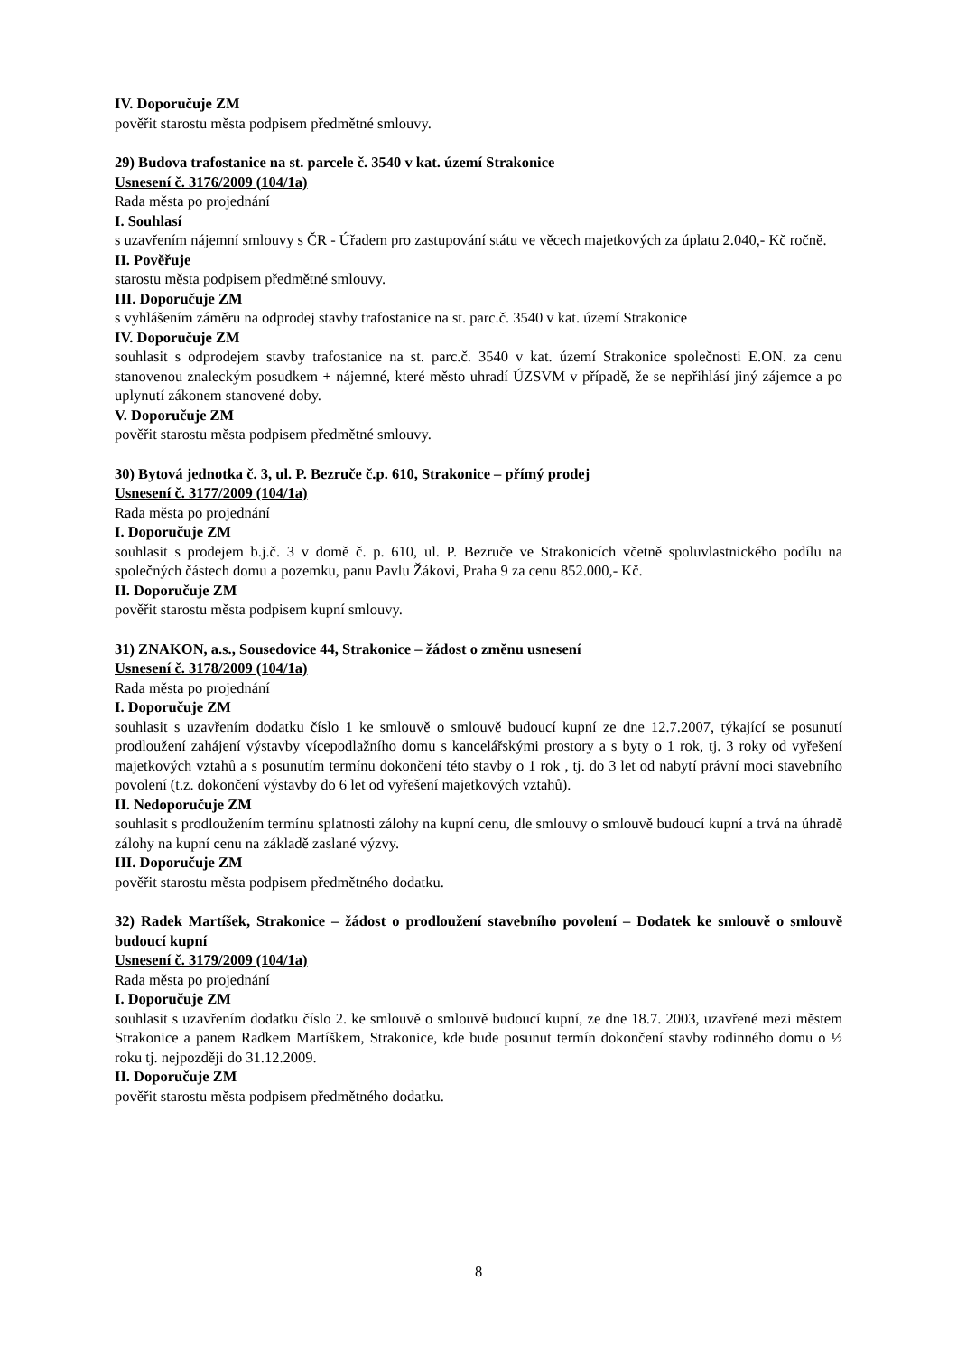IV. Doporučuje ZM
pověřit starostu města podpisem předmětné smlouvy.
29) Budova trafostanice na st. parcele č. 3540 v kat. území Strakonice
Usnesení č. 3176/2009 (104/1a)
Rada města po projednání
I. Souhlasí
s uzavřením nájemní smlouvy s ČR - Úřadem pro zastupování státu ve věcech majetkových za úplatu 2.040,- Kč ročně.
II. Pověřuje
starostu města podpisem předmětné smlouvy.
III. Doporučuje ZM
s vyhlášením záměru na odprodej stavby trafostanice na st. parc.č. 3540 v kat. území Strakonice
IV. Doporučuje ZM
souhlasit s odprodejem stavby trafostanice na st. parc.č. 3540 v kat. území Strakonice společnosti E.ON. za cenu stanovenou znaleckým posudkem + nájemné, které město uhradí ÚZSVM v případě, že se nepřihlásí jiný zájemce a po uplynutí zákonem stanovené doby.
V. Doporučuje ZM
pověřit starostu města podpisem předmětné smlouvy.
30) Bytová jednotka č. 3, ul. P. Bezruče č.p. 610, Strakonice – přímý prodej
Usnesení č. 3177/2009 (104/1a)
Rada města po projednání
I. Doporučuje ZM
souhlasit s prodejem b.j.č. 3 v domě č. p. 610, ul. P. Bezruče ve Strakonicích včetně spoluvlastnického podílu na společných částech domu a pozemku, panu Pavlu Žákovi, Praha 9 za cenu 852.000,- Kč.
II. Doporučuje ZM
pověřit starostu města podpisem kupní smlouvy.
31) ZNAKON, a.s., Sousedovice 44, Strakonice – žádost o změnu usnesení
Usnesení č. 3178/2009 (104/1a)
Rada města po projednání
I. Doporučuje ZM
souhlasit s uzavřením dodatku číslo 1 ke smlouvě o smlouvě budoucí kupní ze dne 12.7.2007, týkající se posunutí prodloužení zahájení výstavby vícepodlažního domu s kancelářskými prostory a s byty o 1 rok, tj. 3 roky od vyřešení majetkových vztahů a s posunutím termínu dokončení této stavby o 1 rok , tj. do 3 let od nabytí právní moci stavebního povolení (t.z. dokončení výstavby do 6 let od vyřešení majetkových vztahů).
II. Nedoporučuje ZM
souhlasit s prodloužením termínu splatnosti zálohy na kupní cenu, dle smlouvy o smlouvě budoucí kupní a trvá na úhradě zálohy na kupní cenu na základě zaslané výzvy.
III. Doporučuje ZM
pověřit starostu města podpisem předmětného dodatku.
32) Radek Martíšek, Strakonice – žádost o prodloužení stavebního povolení – Dodatek ke smlouvě o smlouvě budoucí kupní
Usnesení č. 3179/2009 (104/1a)
Rada města po projednání
I. Doporučuje ZM
souhlasit s uzavřením dodatku číslo 2. ke smlouvě o smlouvě budoucí kupní, ze dne 18.7. 2003, uzavřené mezi městem Strakonice a panem Radkem Martíškem, Strakonice, kde bude posunut termín dokončení stavby rodinného domu o ½ roku tj. nejpozději do 31.12.2009.
II. Doporučuje ZM
pověřit starostu města podpisem předmětného dodatku.
8